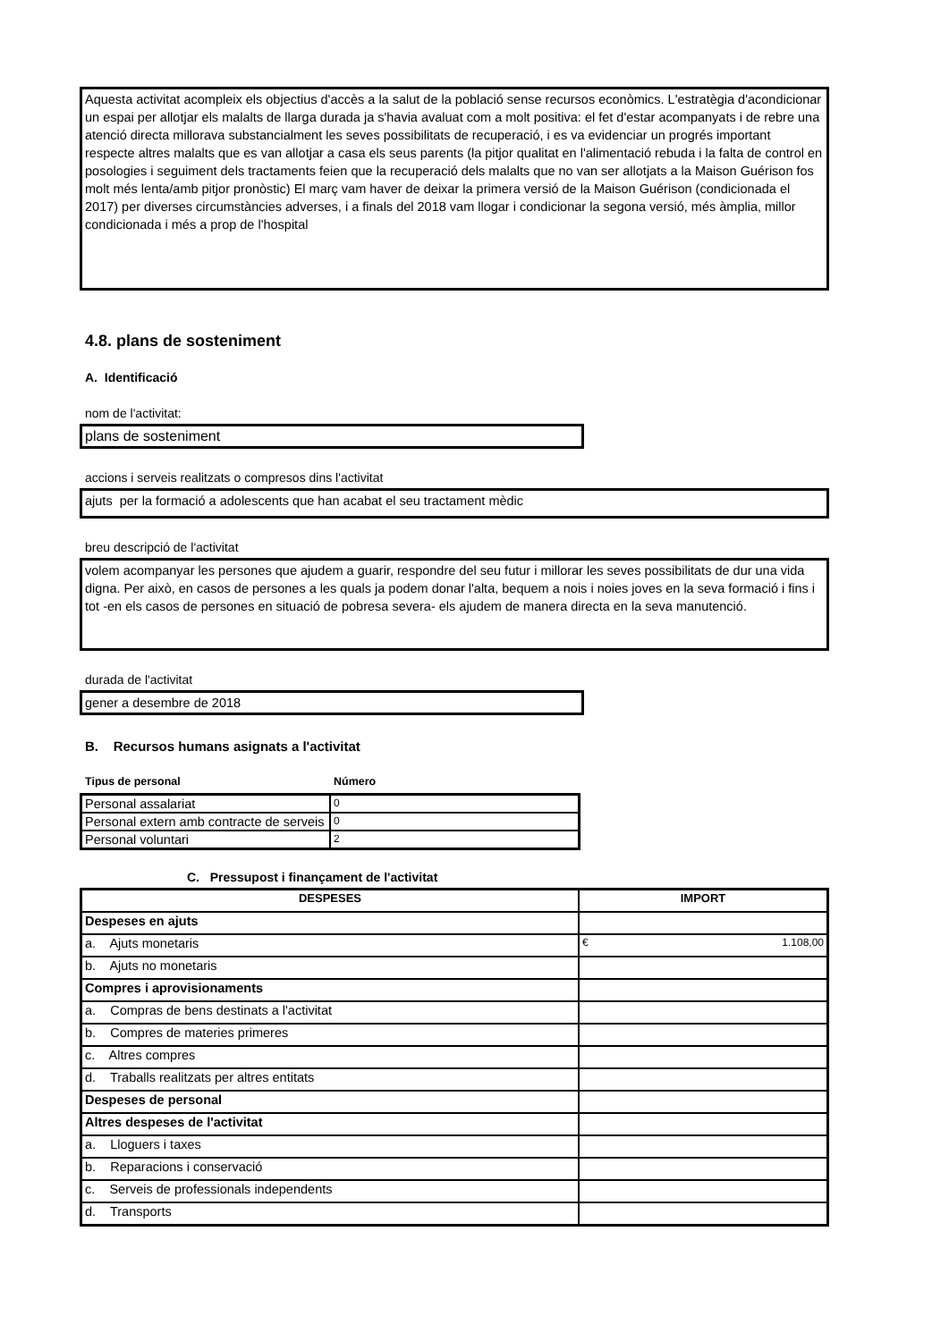Aquesta activitat acompleix els objectius d'accès a la salut de la població sense recursos econòmics. L'estratègia d'acondicionar un espai per allotjar els malalts de llarga durada ja s'havia avaluat com a molt positiva: el fet d'estar acompanyats i de rebre una atenció directa millorava substancialment les seves possibilitats de recuperació, i es va evidenciar un progrés important respecte altres malalts que es van allotjar a casa els seus parents (la pitjor qualitat en l'alimentació rebuda i la falta de control en posologies i seguiment dels tractaments feien que la recuperació dels malalts que no van ser allotjats a la Maison Guérison fos molt més lenta/amb pitjor pronòstic) El març vam haver de deixar la primera versió de la Maison Guérison (condicionada el 2017) per diverses circumstàncies adverses, i a finals del 2018 vam llogar i condicionar la segona versió, més àmplia, millor condicionada i més a prop de l'hospital
4.8. plans de sosteniment
A. Identificació
nom de l'activitat:
plans de sosteniment
accions i serveis realitzats o compresos dins l'activitat
ajuts per la formació a adolescents que han acabat el seu tractament mèdic
breu descripció de l'activitat
volem acompanyar les persones que ajudem a guarir, respondre del seu futur i millorar les seves possibilitats de dur una vida digna. Per això, en casos de persones a les quals ja podem donar l'alta, bequem a nois i noies joves en la seva formació i fins i tot -en els casos de persones en situació de pobresa severa- els ajudem de manera directa en la seva manutenció.
durada de l'activitat
gener a desembre de 2018
B. Recursos humans asignats a l'activitat
Tipus de personal Número
| Personal assalariat | 0 |
| Personal extern amb contracte de serveis | 0 |
| Personal voluntari | 2 |
C. Pressupost i finançament de l'activitat
| DESPESES | IMPORT |
| --- | --- |
| Despeses en ajuts | |
| a. Ajuts monetaris | € 1.108,00 |
| b. Ajuts no monetaris | |
| Compres i aprovisionaments | |
| a. Compras de bens destinats a l'activitat | |
| b. Compres de materies primeres | |
| c. Altres compres | |
| d. Traballs realitzats per altres entitats | |
| Despeses de personal | |
| Altres despeses de l'activitat | |
| a. Lloguers i taxes | |
| b. Reparacions i conservació | |
| c. Serveis de professionals independents | |
| d. Transports | |